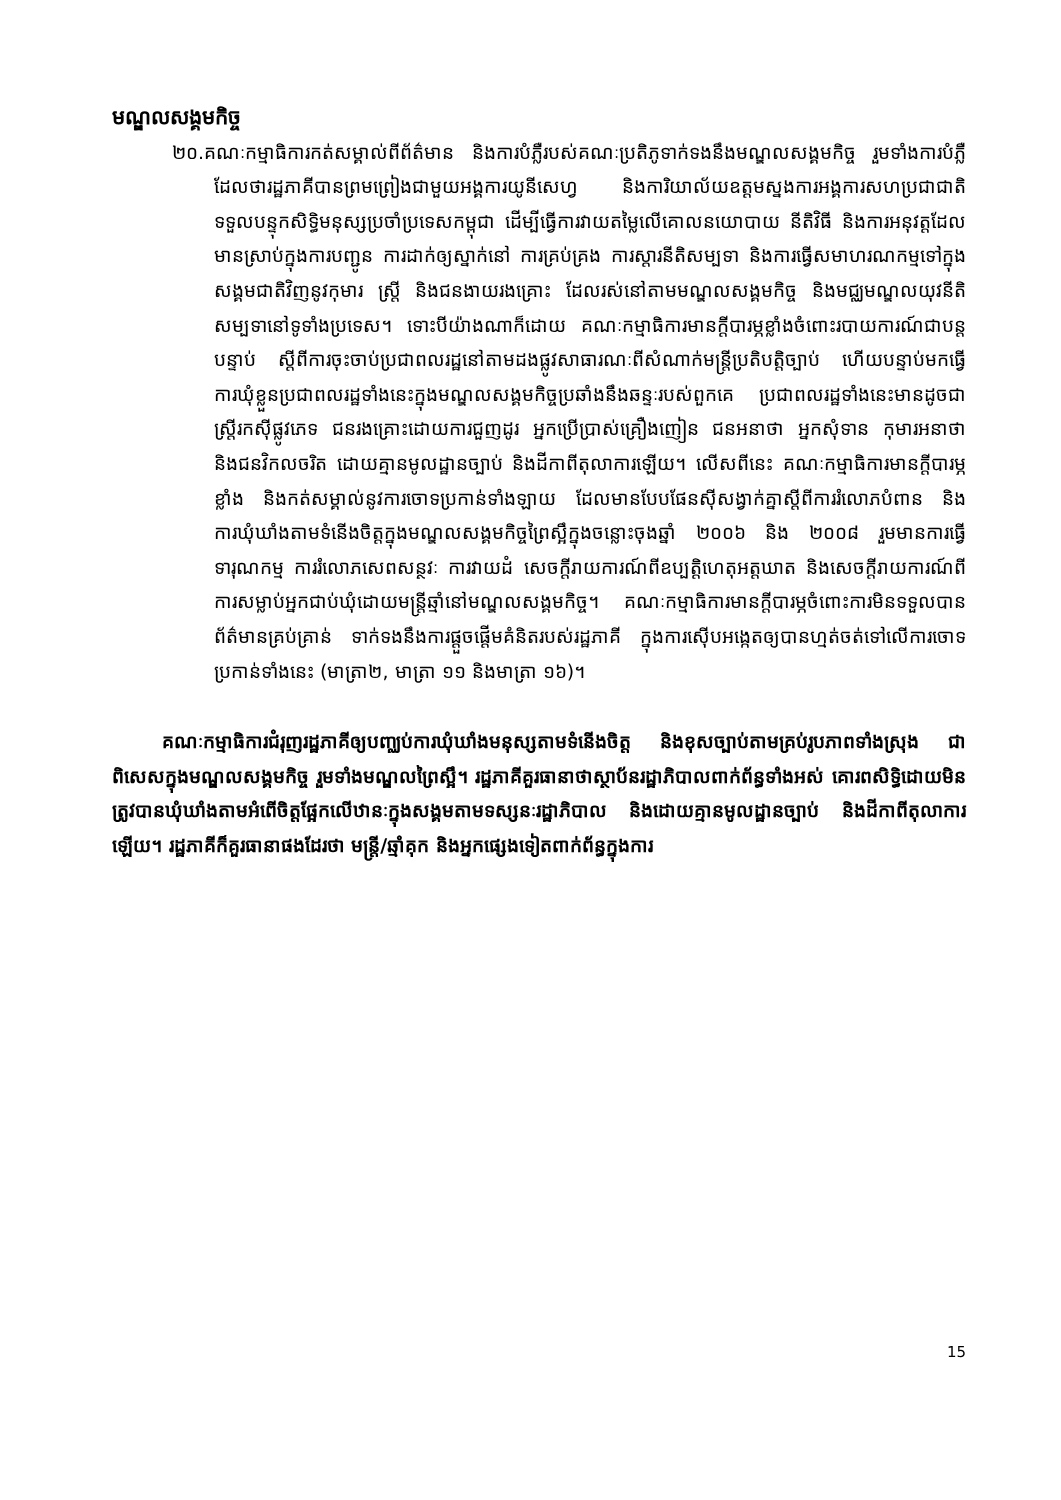មណ្ឌលសង្គមកិច្ច
២០.គណៈកម្មាធិការកត់សម្គាល់ពីព័ត៌មាន និងការបំភ្លឺរបស់គណៈប្រតិភូទាក់ទងនឹងមណ្ឌលសង្គមកិច្ច រួមទាំងការបំភ្លឺដែលថារដ្ឋភាគីបានព្រមព្រៀងជាមួយអង្គការយូនីសេហ្វ និងការិយាល័យឧត្តមស្នងការអង្គការសហប្រជាជាតិ ទទួលបន្ទុកសិទ្ធិមនុស្សប្រចាំប្រទេសកម្ពុជា ដើម្បីធ្វើការវាយតម្លៃលើគោលនយោបាយ នីតិវិធី និងការអនុវត្តដែលមានស្រាប់ក្នុងការបញ្ជូន ការដាក់ឲ្យស្នាក់នៅ ការគ្រប់គ្រង ការស្តារនីតិសម្បទា និងការធ្វើសមាហរណកម្មទៅក្នុងសង្គមជាតិវិញនូវកុមារ ស្ត្រី និងជនងាយរងគ្រោះ ដែលរស់នៅតាមមណ្ឌលសង្គមកិច្ច និងមជ្ឈមណ្ឌលយុវនីតិសម្បទានៅទូទាំងប្រទេស។ ទោះបីយ៉ាងណាក៏ដោយ គណៈកម្មាធិការមានក្តីបារម្ភខ្លាំងចំពោះរបាយការណ៍ជាបន្តបន្ទាប់ ស្តីពីការចុះចាប់ប្រជាពលរដ្ឋនៅតាមដងផ្លូវសាធារណៈពីសំណាក់មន្ត្រីប្រតិបត្តិច្បាប់ ហើយបន្ទាប់មកធ្វើការឃុំខ្លួនប្រជាពលរដ្ឋទាំងនេះក្នុងមណ្ឌលសង្គមកិច្ចប្រឆាំងនឹងឆន្ទៈរបស់ពួកគេ ប្រជាពលរដ្ឋទាំងនេះមានដូចជាស្ត្រីរកស៊ីផ្លូវភេទ ជនរងគ្រោះដោយការជួញដូរ អ្នកប្រើប្រាស់គ្រឿងញៀន ជនអនាថា អ្នកសុំទាន កុមារអនាថា និងជនវិកលចរិត ដោយគ្មានមូលដ្ឋានច្បាប់ និងដីកាពីតុលាការឡើយ។ លើសពីនេះ គណៈកម្មាធិការមានក្តីបារម្ភខ្លាំង និងកត់សម្គាល់នូវការចោទប្រកាន់ទាំងឡាយ ដែលមានបែបផែនស៊ីសង្វាក់គ្នាស្តីពីការរំលោភបំពាន និងការឃុំឃាំងតាមទំនើងចិត្តក្នុងមណ្ឌលសង្គមកិច្ចព្រៃស្អឹក្នុងចន្លោះចុងឆ្នាំ ២០០៦ និង ២០០៨ រួមមានការធ្វើទារុណកម្ម ការរំលោភសេពសន្ថវៈ ការវាយដំ សេចក្តីរាយការណ៍ពីឧប្បត្តិហេតុអត្តឃាត និងសេចក្តីរាយការណ៍ពីការសម្លាប់អ្នកជាប់ឃុំដោយមន្ត្រីឆ្មាំនៅមណ្ឌលសង្គមកិច្ច។ គណៈកម្មាធិការមានក្តីបារម្ភចំពោះការមិនទទួលបានព័ត៌មានគ្រប់គ្រាន់ ទាក់ទងនឹងការផ្តួចផ្តើមគំនិតរបស់រដ្ឋភាគី ក្នុងការស៊ើបអង្កេតឲ្យបានហ្មត់ចត់ទៅលើការចោទប្រកាន់ទាំងនេះ (មាត្រា២, មាត្រា ១១ និងមាត្រា ១៦)។
គណៈកម្មាធិការជំរុញរដ្ឋភាគីឲ្យបញ្ឈប់ការឃុំឃាំងមនុស្សតាមទំនើងចិត្ត និងខុសច្បាប់តាមគ្រប់រូបភាពទាំងស្រុង ជាពិសេសក្នុងមណ្ឌលសង្គមកិច្ច រួមទាំងមណ្ឌលព្រៃស្អឹ។ រដ្ឋភាគីគួរធានាថាស្ថាប័នរដ្ឋាភិបាលពាក់ព័ន្ធទាំងអស់ គោរពសិទ្ធិដោយមិនត្រូវបានឃុំឃាំងតាមអំពើចិត្តផ្អែកលើឋានៈក្នុងសង្គមតាមទស្សនៈរដ្ឋាភិបាល និងដោយគ្មានមូលដ្ឋានច្បាប់ និងដីកាពីតុលាការឡើយ។ រដ្ឋភាគីក៏គួរធានាផងដែរថា មន្ត្រី/ឆ្មាំគុក និងអ្នកផ្សេងទៀតពាក់ព័ន្ធក្នុងការ
15